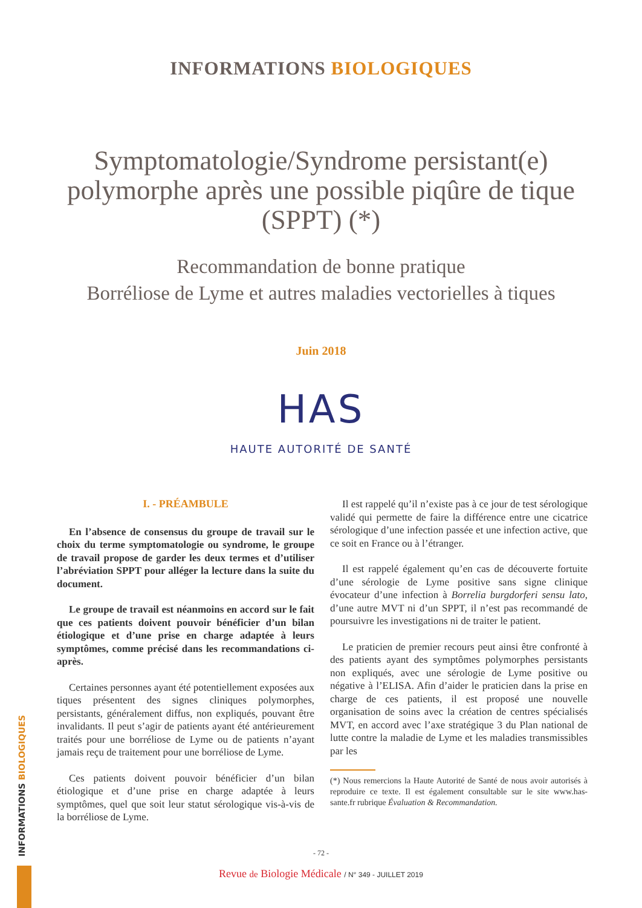INFORMATIONS BIOLOGIQUES
Symptomatologie/Syndrome persistant(e) polymorphe après une possible piqûre de tique (SPPT) (*)
Recommandation de bonne pratique
Borréliose de Lyme et autres maladies vectorielles à tiques
Juin 2018
HAS
HAUTE AUTORITÉ DE SANTÉ
I. - PRÉAMBULE
En l’absence de consensus du groupe de travail sur le choix du terme symptomatologie ou syndrome, le groupe de travail propose de garder les deux termes et d’utiliser l’abréviation SPPT pour alléger la lecture dans la suite du document.
Le groupe de travail est néanmoins en accord sur le fait que ces patients doivent pouvoir bénéficier d’un bilan étiologique et d’une prise en charge adaptée à leurs symptômes, comme précisé dans les recommandations ci-après.
Certaines personnes ayant été potentiellement exposées aux tiques présentent des signes cliniques polymorphes, persistants, généralement diffus, non expliqués, pouvant être invalidants. Il peut s’agir de patients ayant été antérieurement traités pour une borréliose de Lyme ou de patients n’ayant jamais reçu de traitement pour une borréliose de Lyme.
Ces patients doivent pouvoir bénéficier d’un bilan étiologique et d’une prise en charge adaptée à leurs symptômes, quel que soit leur statut sérologique vis-à-vis de la borréliose de Lyme.
Il est rappelé qu’il n’existe pas à ce jour de test sérologique validé qui permette de faire la différence entre une cicatrice sérologique d’une infection passée et une infection active, que ce soit en France ou à l’étranger.
Il est rappelé également qu’en cas de découverte fortuite d’une sérologie de Lyme positive sans signe clinique évocateur d’une infection à Borrelia burgdorferi sensu lato, d’une autre MVT ni d’un SPPT, il n’est pas recommandé de poursuivre les investigations ni de traiter le patient.
Le praticien de premier recours peut ainsi être confronté à des patients ayant des symptômes polymorphes persistants non expliqués, avec une sérologie de Lyme positive ou négative à l’ELISA. Afin d’aider le praticien dans la prise en charge de ces patients, il est proposé une nouvelle organisation de soins avec la création de centres spécialisés MVT, en accord avec l’axe stratégique 3 du Plan national de lutte contre la maladie de Lyme et les maladies transmissibles par les
(*) Nous remercions la Haute Autorité de Santé de nous avoir autorisés à reproduire ce texte. Il est également consultable sur le site www.has-sante.fr rubrique Évaluation & Recommandation.
- 72 -
Revue de Biologie Médicale / N° 349 - JUILLET 2019
INFORMATIONS BIOLOGIQUES